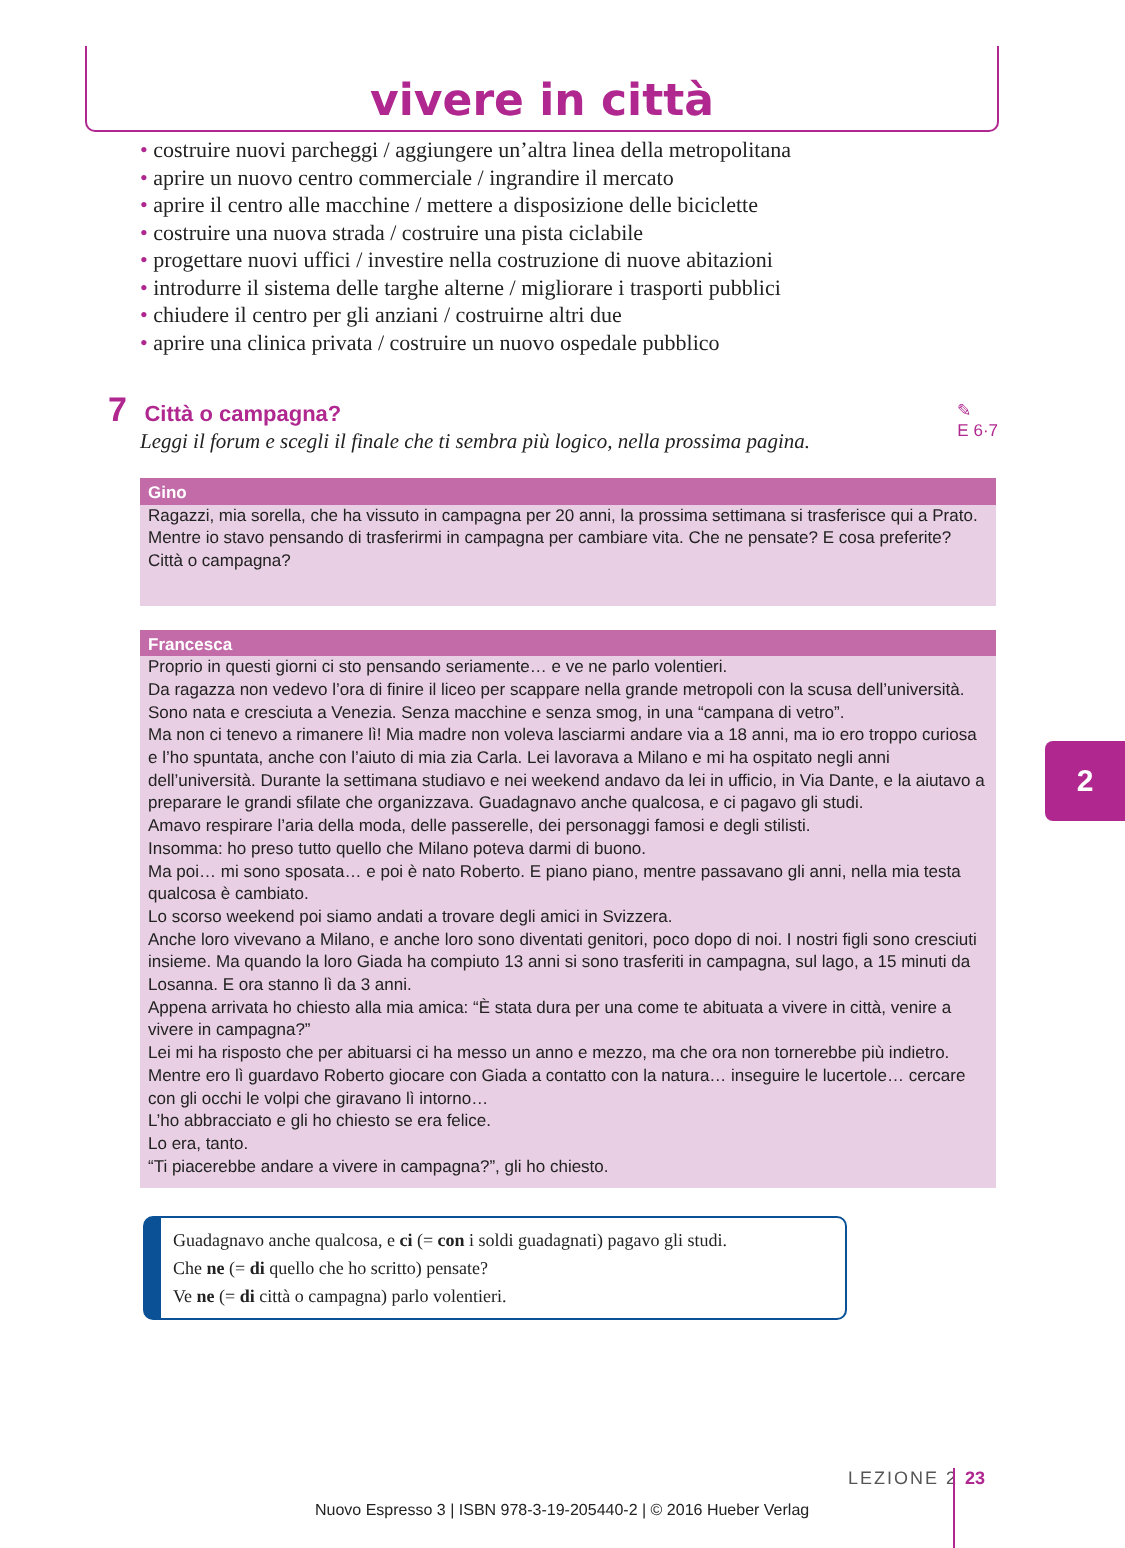vivere in città
• costruire nuovi parcheggi / aggiungere un’altra linea della metropolitana
• aprire un nuovo centro commerciale / ingrandire il mercato
• aprire il centro alle macchine / mettere a disposizione delle biciclette
• costruire una nuova strada / costruire una pista ciclabile
• progettare nuovi uffici / investire nella costruzione di nuove abitazioni
• introdurre il sistema delle targhe alterne / migliorare i trasporti pubblici
• chiudere il centro per gli anziani / costruirne altri due
• aprire una clinica privata / costruire un nuovo ospedale pubblico
7 Città o campagna?
Leggi il forum e scegli il finale che ti sembra più logico, nella prossima pagina.
✎
E 6·7
Gino
Ragazzi, mia sorella, che ha vissuto in campagna per 20 anni, la prossima settimana si trasferisce qui a Prato. Mentre io stavo pensando di trasferirmi in campagna per cambiare vita. Che ne pensate? E cosa preferite? Città o campagna?
Francesca
Proprio in questi giorni ci sto pensando seriamente… e ve ne parlo volentieri.
Da ragazza non vedevo l’ora di finire il liceo per scappare nella grande metropoli con la scusa dell’università.
Sono nata e cresciuta a Venezia. Senza macchine e senza smog, in una “campana di vetro”.
Ma non ci tenevo a rimanere lì! Mia madre non voleva lasciarmi andare via a 18 anni, ma io ero troppo curiosa e l’ho spuntata, anche con l’aiuto di mia zia Carla. Lei lavorava a Milano e mi ha ospitato negli anni dell’università. Durante la settimana studiavo e nei weekend andavo da lei in ufficio, in Via Dante, e la aiutavo a preparare le grandi sfilate che organizzava. Guadagnavo anche qualcosa, e ci pagavo gli studi.
Amavo respirare l’aria della moda, delle passerelle, dei personaggi famosi e degli stilisti.
Insomma: ho preso tutto quello che Milano poteva darmi di buono.
Ma poi… mi sono sposata… e poi è nato Roberto. E piano piano, mentre passavano gli anni, nella mia testa qualcosa è cambiato.
Lo scorso weekend poi siamo andati a trovare degli amici in Svizzera.
Anche loro vivevano a Milano, e anche loro sono diventati genitori, poco dopo di noi. I nostri figli sono cresciuti insieme. Ma quando la loro Giada ha compiuto 13 anni si sono trasferiti in campagna, sul lago, a 15 minuti da Losanna. E ora stanno lì da 3 anni.
Appena arrivata ho chiesto alla mia amica: “È stata dura per una come te abituata a vivere in città, venire a vivere in campagna?”
Lei mi ha risposto che per abituarsi ci ha messo un anno e mezzo, ma che ora non tornerebbe più indietro.
Mentre ero lì guardavo Roberto giocare con Giada a contatto con la natura… inseguire le lucertole… cercare con gli occhi le volpi che giravano lì intorno…
L’ho abbracciato e gli ho chiesto se era felice.
Lo era, tanto.
“Ti piacerebbe andare a vivere in campagna?”, gli ho chiesto.
Guadagnavo anche qualcosa, e ci (= con i soldi guadagnati) pagavo gli studi.
Che ne (= di quello che ho scritto) pensate?
Ve ne (= di città o campagna) parlo volentieri.
2
LEZIONE 2 23
Nuovo Espresso 3 | ISBN 978-3-19-205440-2 | © 2016 Hueber Verlag